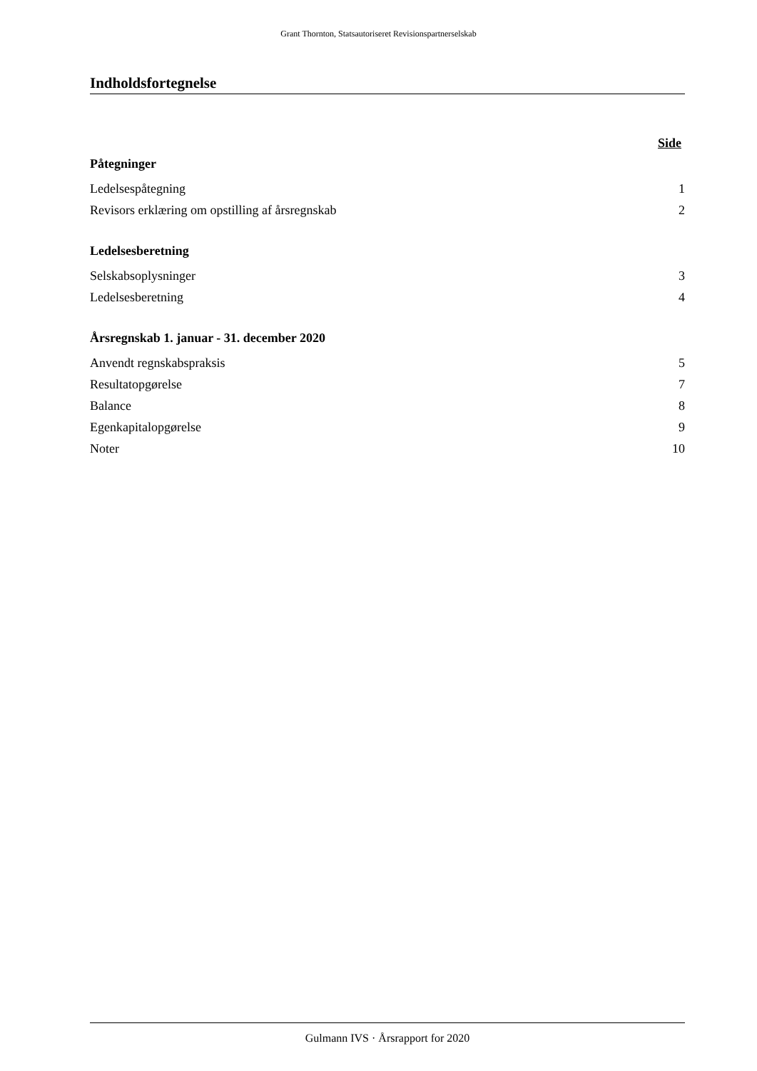Grant Thornton, Statsautoriseret Revisionspartnerselskab
Indholdsfortegnelse
Side
Påtegninger
Ledelsespåtegning 1
Revisors erklæring om opstilling af årsregnskab 2
Ledelsesberetning
Selskabsoplysninger 3
Ledelsesberetning 4
Årsregnskab 1. januar - 31. december 2020
Anvendt regnskabspraksis 5
Resultatopgørelse 7
Balance 8
Egenkapitalopgørelse 9
Noter 10
Gulmann IVS · Årsrapport for 2020